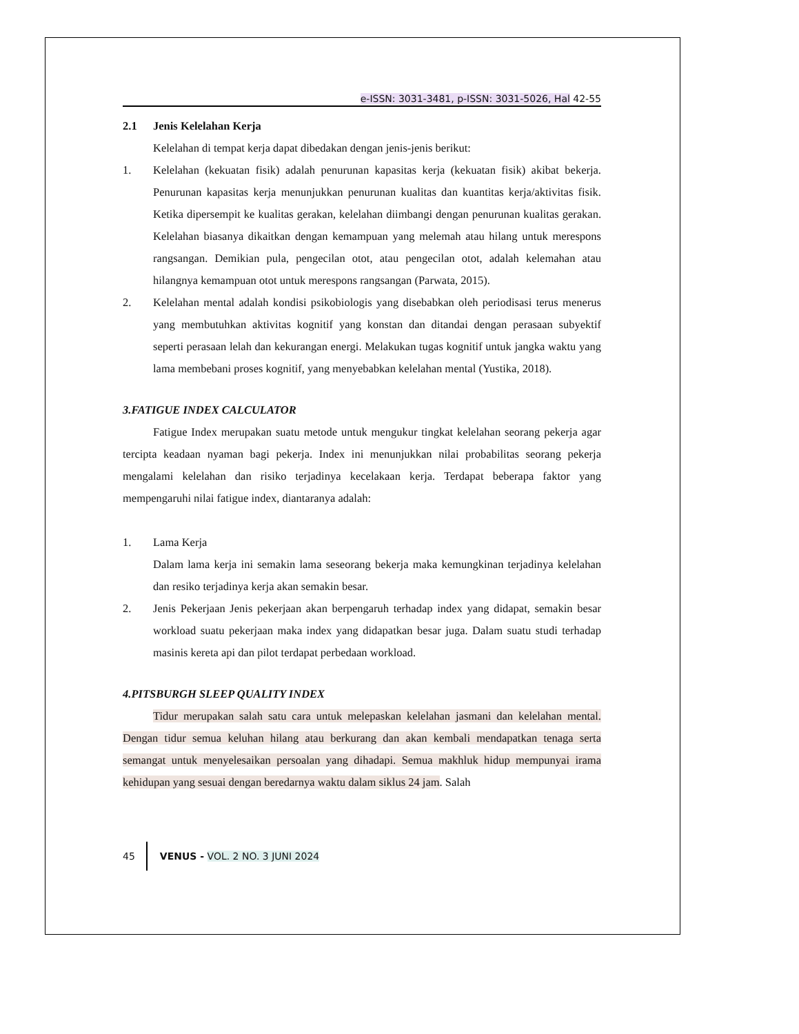e-ISSN: 3031-3481, p-ISSN: 3031-5026, Hal 42-55
2.1 Jenis Kelelahan Kerja
Kelelahan di tempat kerja dapat dibedakan dengan jenis-jenis berikut:
1. Kelelahan (kekuatan fisik) adalah penurunan kapasitas kerja (kekuatan fisik) akibat bekerja. Penurunan kapasitas kerja menunjukkan penurunan kualitas dan kuantitas kerja/aktivitas fisik. Ketika dipersempit ke kualitas gerakan, kelelahan diimbangi dengan penurunan kualitas gerakan. Kelelahan biasanya dikaitkan dengan kemampuan yang melemah atau hilang untuk merespons rangsangan. Demikian pula, pengecilan otot, atau pengecilan otot, adalah kelemahan atau hilangnya kemampuan otot untuk merespons rangsangan (Parwata, 2015).
2. Kelelahan mental adalah kondisi psikobiologis yang disebabkan oleh periodisasi terus menerus yang membutuhkan aktivitas kognitif yang konstan dan ditandai dengan perasaan subyektif seperti perasaan lelah dan kekurangan energi. Melakukan tugas kognitif untuk jangka waktu yang lama membebani proses kognitif, yang menyebabkan kelelahan mental (Yustika, 2018).
3. FATIGUE INDEX CALCULATOR
Fatigue Index merupakan suatu metode untuk mengukur tingkat kelelahan seorang pekerja agar tercipta keadaan nyaman bagi pekerja. Index ini menunjukkan nilai probabilitas seorang pekerja mengalami kelelahan dan risiko terjadinya kecelakaan kerja. Terdapat beberapa faktor yang mempengaruhi nilai fatigue index, diantaranya adalah:
1. Lama Kerja
Dalam lama kerja ini semakin lama seseorang bekerja maka kemungkinan terjadinya kelelahan dan resiko terjadinya kerja akan semakin besar.
2. Jenis Pekerjaan Jenis pekerjaan akan berpengaruh terhadap index yang didapat, semakin besar workload suatu pekerjaan maka index yang didapatkan besar juga. Dalam suatu studi terhadap masinis kereta api dan pilot terdapat perbedaan workload.
4. PITSBURGH SLEEP QUALITY INDEX
Tidur merupakan salah satu cara untuk melepaskan kelelahan jasmani dan kelelahan mental. Dengan tidur semua keluhan hilang atau berkurang dan akan kembali mendapatkan tenaga serta semangat untuk menyelesaikan persoalan yang dihadapi. Semua makhluk hidup mempunyai irama kehidupan yang sesuai dengan beredarnya waktu dalam siklus 24 jam. Salah
45 VENUS - VOL. 2 NO. 3 JUNI 2024